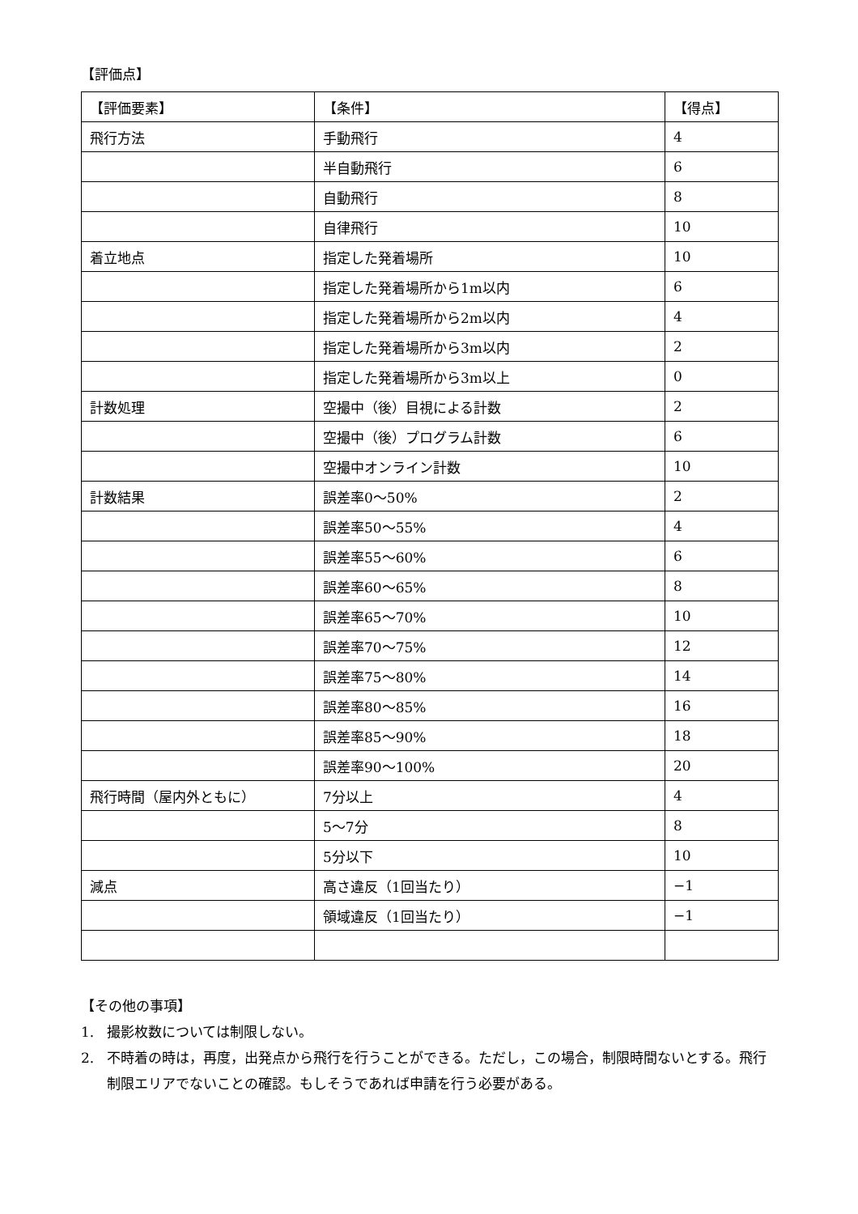【評価点】
| 【評価要素】 | 【条件】 | 【得点】 |
| 飛行方法 | 手動飛行 | 4 |
| | 半自動飛行 | 6 |
| | 自動飛行 | 8 |
| | 自律飛行 | 10 |
| 着立地点 | 指定した発着場所 | 10 |
| | 指定した発着場所から1m以内 | 6 |
| | 指定した発着場所から2m以内 | 4 |
| | 指定した発着場所から3m以内 | 2 |
| | 指定した発着場所から3m以上 | 0 |
| 計数処理 | 空撮中（後）目視による計数 | 2 |
| | 空撮中（後）プログラム計数 | 6 |
| | 空撮中オンライン計数 | 10 |
| 計数結果 | 誤差率0〜50% | 2 |
| | 誤差率50〜55% | 4 |
| | 誤差率55〜60% | 6 |
| | 誤差率60〜65% | 8 |
| | 誤差率65〜70% | 10 |
| | 誤差率70〜75% | 12 |
| | 誤差率75〜80% | 14 |
| | 誤差率80〜85% | 16 |
| | 誤差率85〜90% | 18 |
| | 誤差率90〜100% | 20 |
| 飛行時間（屋内外ともに） | 7分以上 | 4 |
| | 5〜7分 | 8 |
| | 5分以下 | 10 |
| 減点 | 高さ違反（1回当たり） | −1 |
| | 領域違反（1回当たり） | −1 |
【その他の事項】
1. 撮影枚数については制限しない。
2. 不時着の時は，再度，出発点から飛行を行うことができる。ただし，この場合，制限時間ないとする。飛行制限エリアでないことの確認。もしそうであれば申請を行う必要がある。